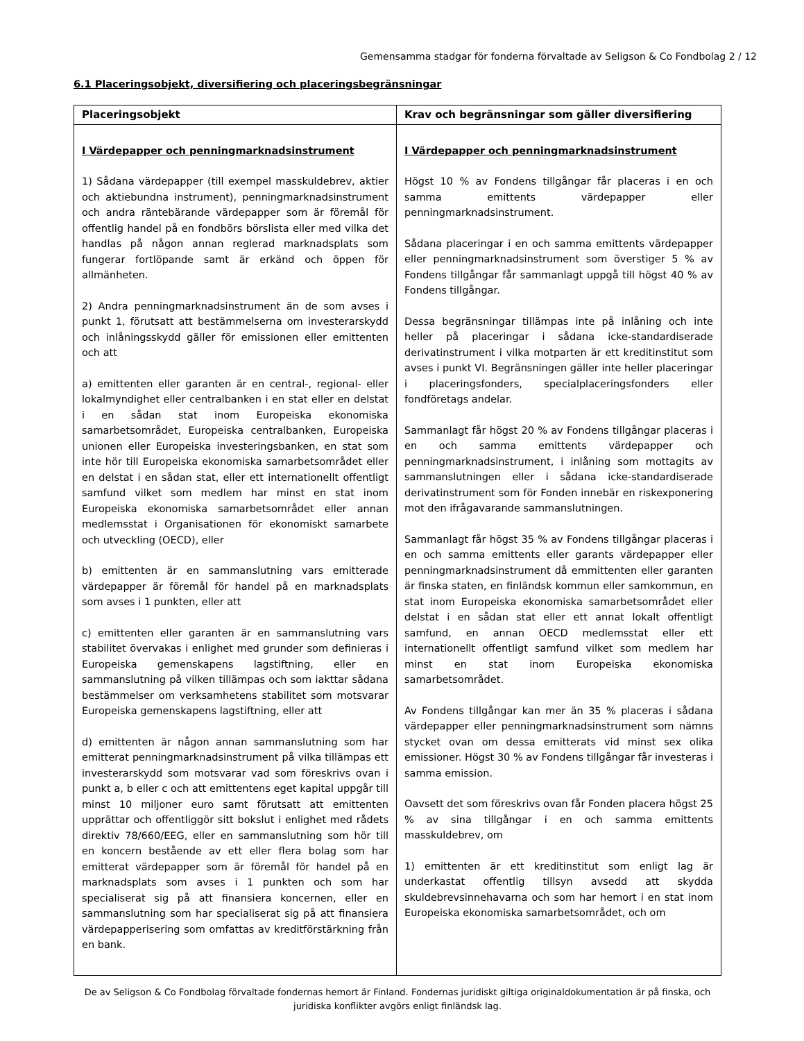Gemensamma stadgar för fonderna förvaltade av Seligson & Co Fondbolag 2 / 12
6.1 Placeringsobjekt, diversifiering och placeringsbegränsningar
| Placeringsobjekt | Krav och begränsningar som gäller diversifiering |
| --- | --- |
| I Värdepapper och penningmarknadsinstrument 1) Sådana värdepapper (till exempel masskuldebrev, aktier och aktiebundna instrument), penningmarknadsinstrument och andra räntebärande värdepapper som är föremål för offentlig handel på en fondbörs börslista eller med vilka det handlas på någon annan reglerad marknadsplats som fungerar fortlöpande samt är erkänd och öppen för allmänheten. 2) Andra penningmarknadsinstrument än de som avses i punkt 1, förutsatt att bestämmelserna om investerarskydd och inlåningsskydd gäller för emissionen eller emittenten och att a) emittenten eller garanten är en central-, regional- eller lokalmyndighet eller centralbanken i en stat eller en delstat i en sådan stat inom Europeiska ekonomiska samarbetsområdet, Europeiska centralbanken, Europeiska unionen eller Europeiska investeringsbanken, en stat som inte hör till Europeiska ekonomiska samarbetsområdet eller en delstat i en sådan stat, eller ett internationellt offentligt samfund vilket som medlem har minst en stat inom Europeiska ekonomiska samarbetsområdet eller annan medlemsstat i Organisationen för ekonomiskt samarbete och utveckling (OECD), eller b) emittenten är en sammanslutning vars emitterade värdepapper är föremål för handel på en marknadsplats som avses i 1 punkten, eller att c) emittenten eller garanten är en sammanslutning vars stabilitet övervakas i enlighet med grunder som definieras i Europeiska gemenskapens lagstiftning, eller en sammanslutning på vilken tillämpas och som iakttar sådana bestämmelser om verksamhetens stabilitet som motsvarar Europeiska gemenskapens lagstiftning, eller att d) emittenten är någon annan sammanslutning som har emitterat penningmarknadsinstrument på vilka tillämpas ett investerarskydd som motsvarar vad som föreskrivs ovan i punkt a, b eller c och att emittentens eget kapital uppgår till minst 10 miljoner euro samt förutsatt att emittenten upprättar och offentliggör sitt bokslut i enlighet med rådets direktiv 78/660/EEG, eller en sammanslutning som hör till en koncern bestående av ett eller flera bolag som har emitterat värdepapper som är föremål för handel på en marknadsplats som avses i 1 punkten och som har specialiserat sig på att finansiera koncernen, eller en sammanslutning som har specialiserat sig på att finansiera värdepapperisering som omfattas av kreditförstärkning från en bank. | I Värdepapper och penningmarknadsinstrument Högst 10 % av Fondens tillgångar får placeras i en och samma emittents värdepapper eller penningmarknadsinstrument. Sådana placeringar i en och samma emittents värdepapper eller penningmarknadsinstrument som överstiger 5 % av Fondens tillgångar får sammanlagt uppgå till högst 40 % av Fondens tillgångar. Dessa begränsningar tillämpas inte på inlåning och inte heller på placeringar i sådana icke-standardiserade derivatinstrument i vilka motparten är ett kreditinstitut som avses i punkt VI. Begränsningen gäller inte heller placeringar i placeringsfonders, specialplaceringsfonders eller fondföretags andelar. Sammanlagt får högst 20 % av Fondens tillgångar placeras i en och samma emittents värdepapper och penningmarknadsinstrument, i inlåning som mottagits av sammanslutningen eller i sådana icke-standardiserade derivatinstrument som för Fonden innebär en riskexponering mot den ifrågavarande sammanslutningen. Sammanlagt får högst 35 % av Fondens tillgångar placeras i en och samma emittents eller garants värdepapper eller penningmarknadsinstrument då emmittenten eller garanten är finska staten, en finländsk kommun eller samkommun, en stat inom Europeiska ekonomiska samarbetsområdet eller delstat i en sådan stat eller ett annat lokalt offentligt samfund, en annan OECD medlemsstat eller ett internationellt offentligt samfund vilket som medlem har minst en stat inom Europeiska ekonomiska samarbetsområdet. Av Fondens tillgångar kan mer än 35 % placeras i sådana värdepapper eller penningmarknadsinstrument som nämns stycket ovan om dessa emitterats vid minst sex olika emissioner. Högst 30 % av Fondens tillgångar får investeras i samma emission. Oavsett det som föreskrivs ovan får Fonden placera högst 25 % av sina tillgångar i en och samma emittents masskuldebrev, om 1) emittenten är ett kreditinstitut som enligt lag är underkastat offentlig tillsyn avsedd att skydda skuldebrevsinnehavarna och som har hemort i en stat inom Europeiska ekonomiska samarbetsområdet, och om |
De av Seligson & Co Fondbolag förvaltade fondernas hemort är Finland. Fondernas juridiskt giltiga originaldokumentation är på finska, och juridiska konflikter avgörs enligt finländsk lag.